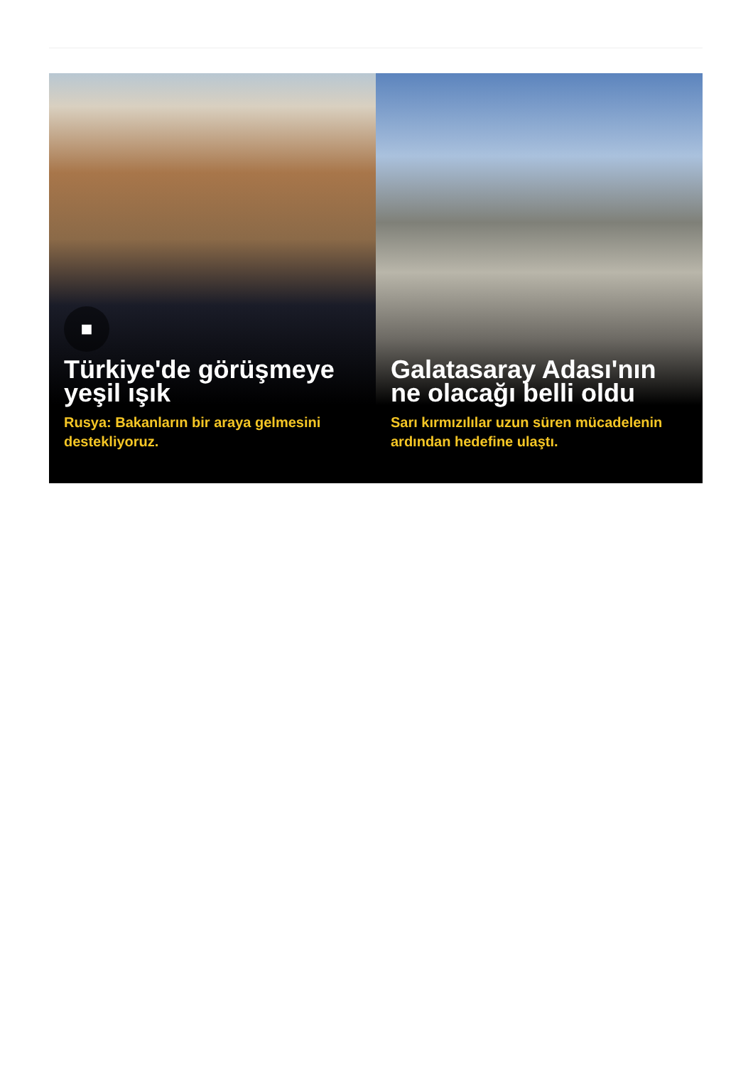■
Türkiye'de görüşmeye yeşil ışık
Rusya: Bakanların bir araya gelmesini destekliyoruz.
Galatasaray Adası'nın ne olacağı belli oldu
Sarı kırmızılılar uzun süren mücadelenin ardından hedefine ulaştı.